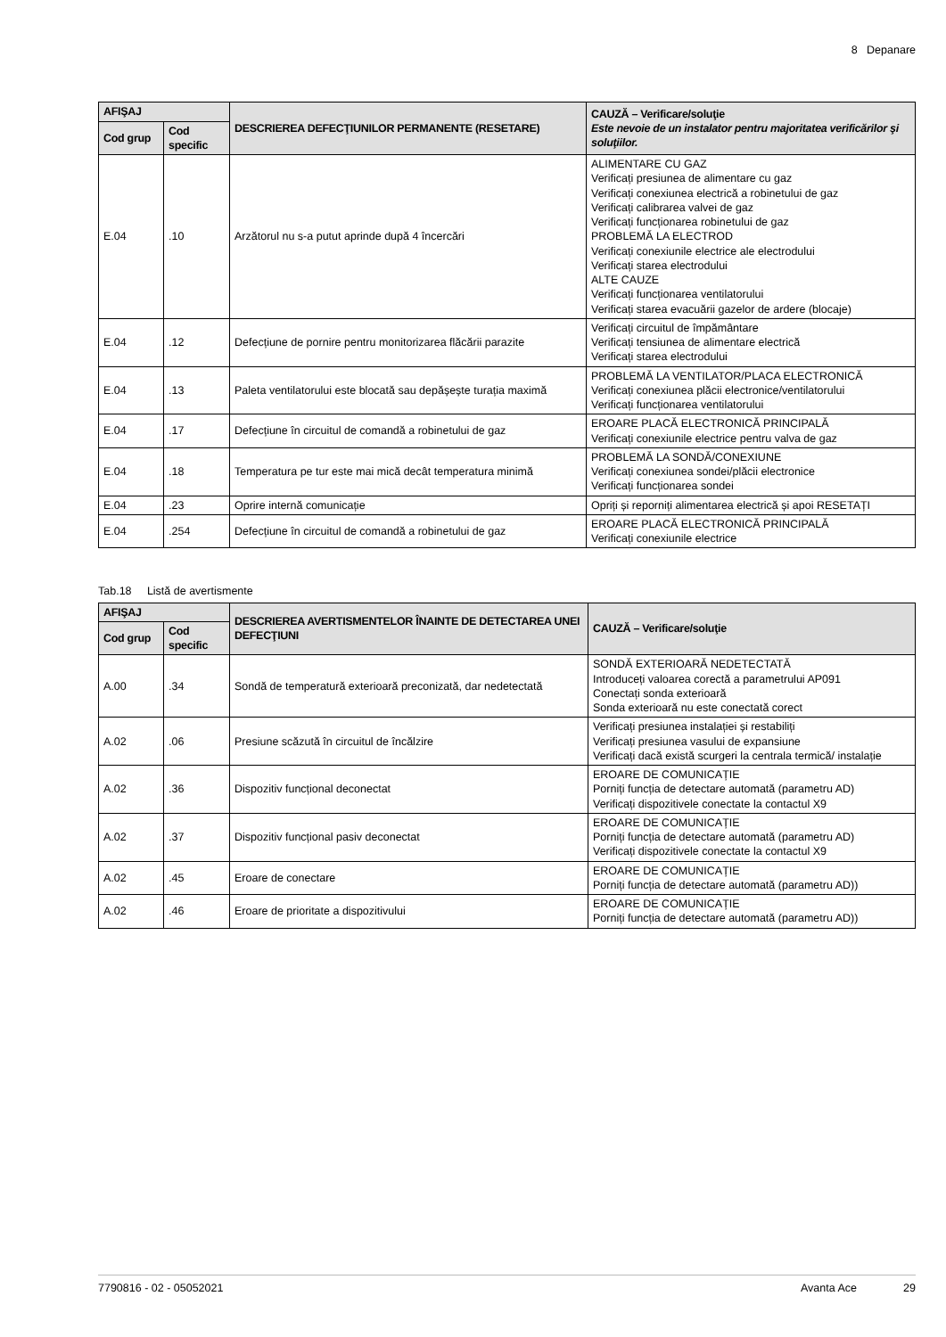8 Depanare
| AFIŞAJ | | DESCRIEREA DEFECŢIUNILOR PERMANENTE (RESETARE) | CAUZĂ – Verificare/soluţie Este nevoie de un instalator pentru majoritatea verificărilor şi soluţiilor. |
| --- | --- | --- | --- |
| Cod grup | Cod specific | | |
| E.04 | .10 | Arzătorul nu s-a putut aprinde după 4 încercări | ALIMENTARE CU GAZ Verificați presiunea de alimentare cu gaz Verificați conexiunea electrică a robinetului de gaz Verificați calibrarea valvei de gaz Verificați funcționarea robinetului de gaz PROBLEMĂ LA ELECTROD Verificați conexiunile electrice ale electrodului Verificați starea electrodului ALTE CAUZE Verificați funcționarea ventilatorului Verificați starea evacuării gazelor de ardere (blocaje) |
| E.04 | .12 | Defecțiune de pornire pentru monitorizarea flăcării parazite | Verificați circuitul de împământare Verificați tensiunea de alimentare electrică Verificați starea electrodului |
| E.04 | .13 | Paleta ventilatorului este blocată sau depășește turația maximă | PROBLEMĂ LA VENTILATOR/PLACA ELECTRONICĂ Verificați conexiunea plăcii electronice/ventilatorului Verificați funcționarea ventilatorului |
| E.04 | .17 | Defecțiune în circuitul de comandă a robinetului de gaz | EROARE PLACĂ ELECTRONICĂ PRINCIPALĂ Verificați conexiunile electrice pentru valva de gaz |
| E.04 | .18 | Temperatura pe tur este mai mică decât temperatura minimă | PROBLEMĂ LA SONDĂ/CONEXIUNE Verificați conexiunea sondei/plăcii electronice Verificați funcționarea sondei |
| E.04 | .23 | Oprire internă comunicație | Opriți și reporniți alimentarea electrică și apoi RESETAȚI |
| E.04 | .254 | Defecțiune în circuitul de comandă a robinetului de gaz | EROARE PLACĂ ELECTRONICĂ PRINCIPALĂ Verificați conexiunile electrice |
Tab.18 Listă de avertismente
| AFIŞAJ | | DESCRIEREA AVERTISMENTELOR ÎNAINTE DE DETECTAREA UNEI DEFECŢIUNI | CAUZĂ – Verificare/soluţie |
| --- | --- | --- | --- |
| Cod grup | Cod specific | | |
| A.00 | .34 | Sondă de temperatură exterioară preconizată, dar nedetectată | SONDĂ EXTERIOARĂ NEDETECTATĂ Introduceți valoarea corectă a parametrului AP091 Conectați sonda exterioară Sonda exterioară nu este conectată corect |
| A.02 | .06 | Presiune scăzută în circuitul de încălzire | Verificați presiunea instalației și restabiliți Verificați presiunea vasului de expansiune Verificați dacă există scurgeri la centrala termică/ instalație |
| A.02 | .36 | Dispozitiv funcțional deconectat | EROARE DE COMUNICAȚIE Porniți funcția de detectare automată (parametru AD) Verificați dispozitivele conectate la contactul X9 |
| A.02 | .37 | Dispozitiv funcțional pasiv deconectat | EROARE DE COMUNICAȚIE Porniți funcția de detectare automată (parametru AD) Verificați dispozitivele conectate la contactul X9 |
| A.02 | .45 | Eroare de conectare | EROARE DE COMUNICAȚIE Porniți funcția de detectare automată (parametru AD)) |
| A.02 | .46 | Eroare de prioritate a dispozitivului | EROARE DE COMUNICAȚIE Porniți funcția de detectare automată (parametru AD)) |
7790816 - 02 - 05052021 Avanta Ace 29